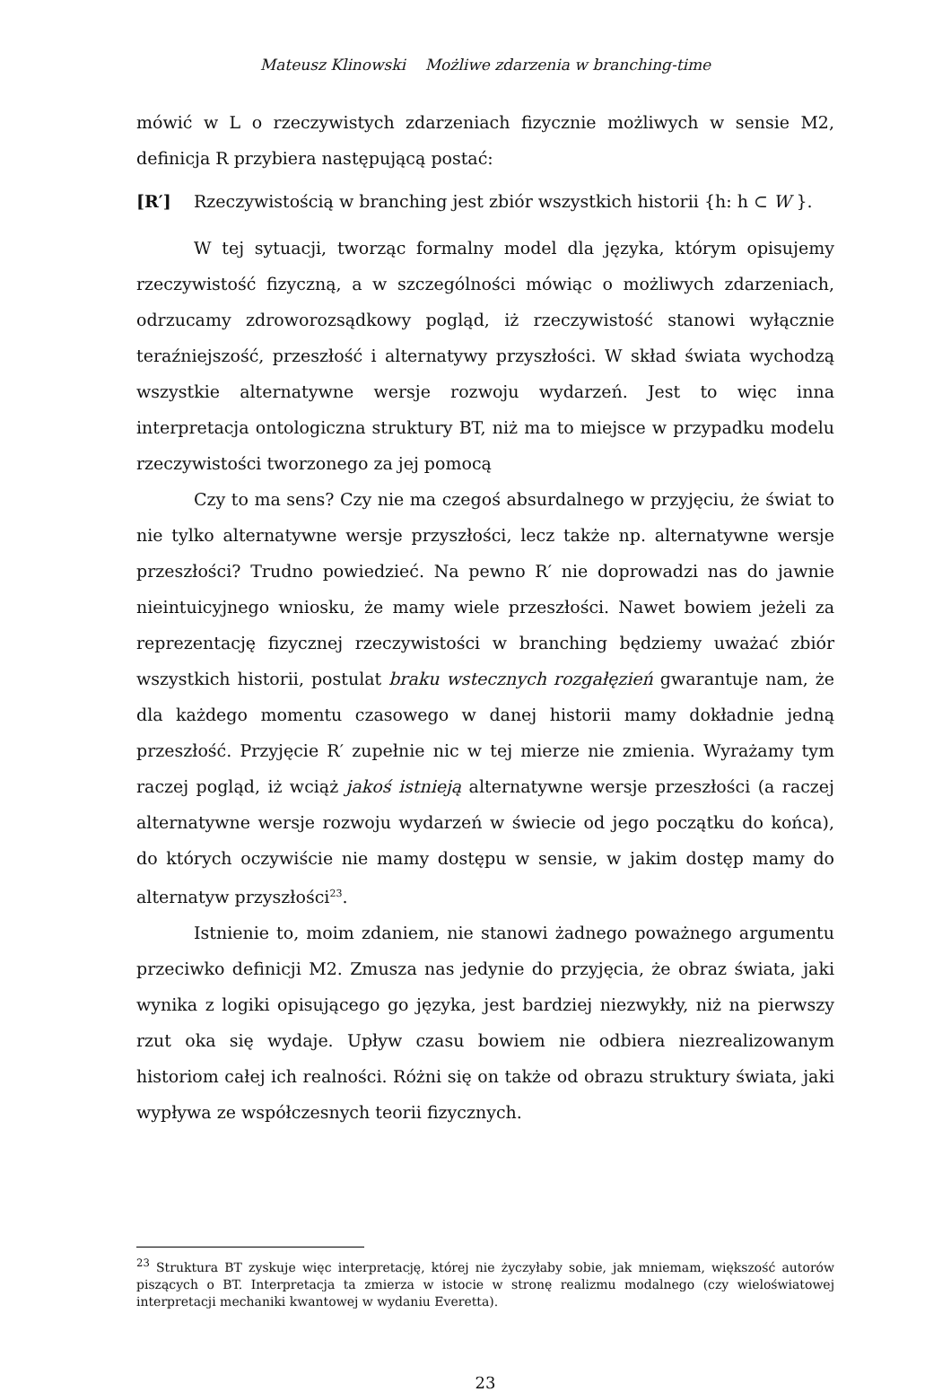Mateusz Klinowski Możliwe zdarzenia w branching-time
mówić w L o rzeczywistych zdarzeniach fizycznie możliwych w sensie M2, definicja R przybiera następującą postać:
[R′] Rzeczywistością w branching jest zbiór wszystkich historii {h: h ⊂ W }.
W tej sytuacji, tworząc formalny model dla języka, którym opisujemy rzeczywistość fizyczną, a w szczególności mówiąc o możliwych zdarzeniach, odrzucamy zdroworozsądkowy pogląd, iż rzeczywistość stanowi wyłącznie teraźniejszość, przeszłość i alternatywy przyszłości. W skład świata wychodzą wszystkie alternatywne wersje rozwoju wydarzeń. Jest to więc inna interpretacja ontologiczna struktury BT, niż ma to miejsce w przypadku modelu rzeczywistości tworzonego za jej pomocą
Czy to ma sens? Czy nie ma czegoś absurdalnego w przyjęciu, że świat to nie tylko alternatywne wersje przyszłości, lecz także np. alternatywne wersje przeszłości? Trudno powiedzieć. Na pewno R′ nie doprowadzi nas do jawnie nieintuicyjnego wniosku, że mamy wiele przeszłości. Nawet bowiem jeżeli za reprezentację fizycznej rzeczywistości w branching będziemy uważać zbiór wszystkich historii, postulat braku wstecznych rozgałęzień gwarantuje nam, że dla każdego momentu czasowego w danej historii mamy dokładnie jedną przeszłość. Przyjęcie R′ zupełnie nic w tej mierze nie zmienia. Wyrażamy tym raczej pogląd, iż wciąż jakoś istnieją alternatywne wersje przeszłości (a raczej alternatywne wersje rozwoju wydarzeń w świecie od jego początku do końca), do których oczywiście nie mamy dostępu w sensie, w jakim dostęp mamy do alternatyw przyszłości<sup>23</sup>.
Istnienie to, moim zdaniem, nie stanowi żadnego poważnego argumentu przeciwko definicji M2. Zmusza nas jedynie do przyjęcia, że obraz świata, jaki wynika z logiki opisującego go języka, jest bardziej niezwykły, niż na pierwszy rzut oka się wydaje. Upływ czasu bowiem nie odbiera niezrealizowanym historiom całej ich realności. Różni się on także od obrazu struktury świata, jaki wypływa ze współczesnych teorii fizycznych.
<sup>23</sup> Struktura BT zyskuje więc interpretację, której nie życzyłaby sobie, jak mniemam, większość autorów piszących o BT. Interpretacja ta zmierza w istocie w stronę realizmu modalnego (czy wieloświatowej interpretacji mechaniki kwantowej w wydaniu Everetta).
23